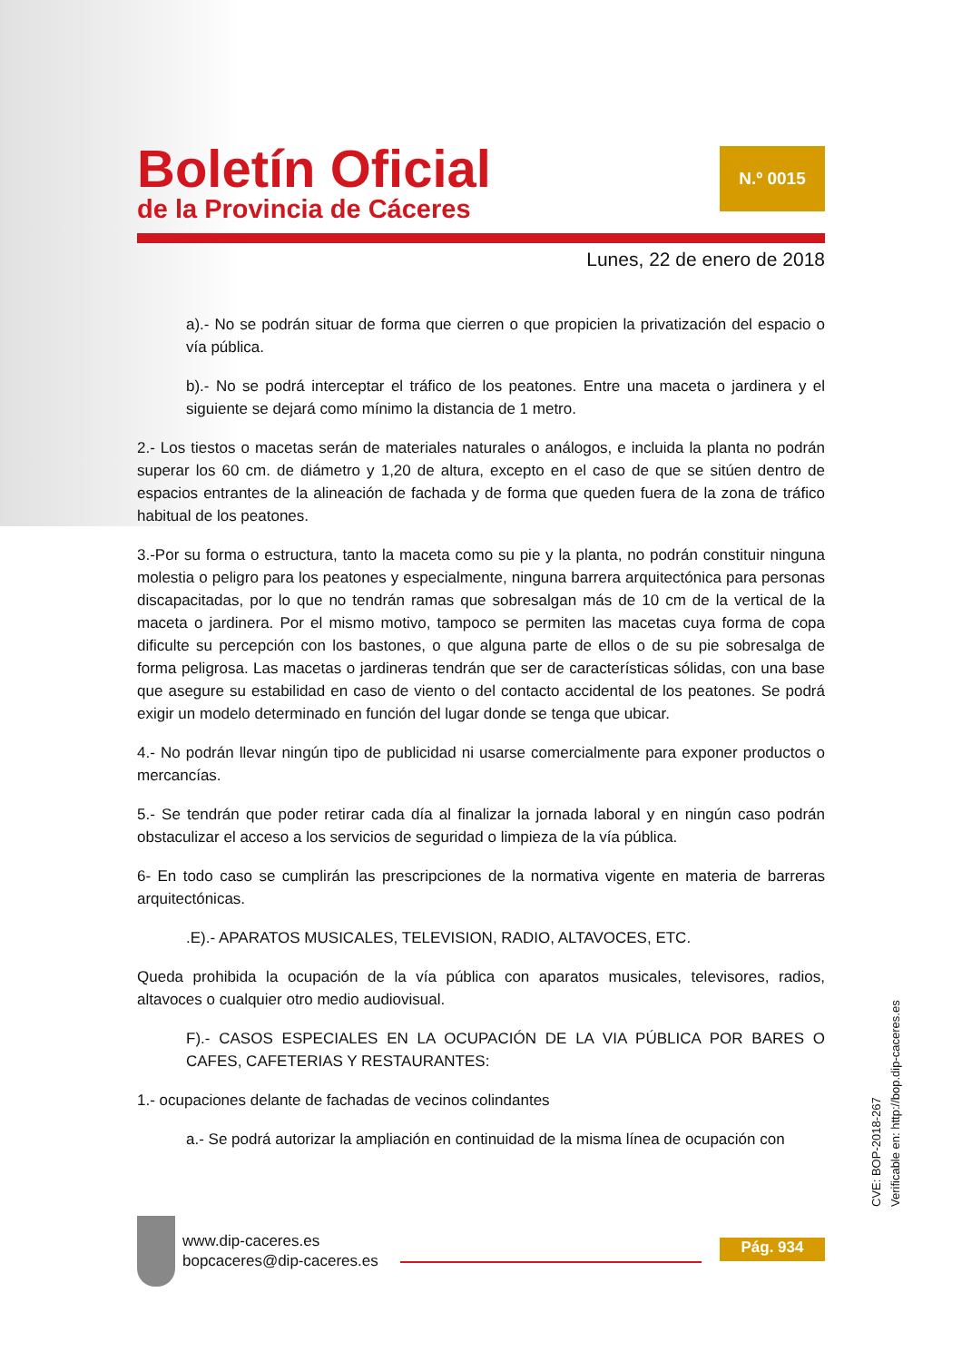Boletín Oficial
de la Provincia de Cáceres
N.º 0015
Lunes, 22 de enero de 2018
a).- No se podrán situar de forma que cierren o que propicien la privatización del espacio o vía pública.
b).- No se podrá interceptar el tráfico de los peatones. Entre una maceta o jardinera y el siguiente se dejará como mínimo la distancia de 1 metro.
2.- Los tiestos o macetas serán de materiales naturales o análogos, e incluida la planta no podrán superar los 60 cm. de diámetro y 1,20 de altura, excepto en el caso de que se sitúen dentro de espacios entrantes de la alineación de fachada y de forma que queden fuera de la zona de tráfico habitual de los peatones.
3.-Por su forma o estructura, tanto la maceta como su pie y la planta, no podrán constituir ninguna molestia o peligro para los peatones y especialmente, ninguna barrera arquitectónica para personas discapacitadas, por lo que no tendrán ramas que sobresalgan más de 10 cm de la vertical de la maceta o jardinera. Por el mismo motivo, tampoco se permiten las macetas cuya forma de copa dificulte su percepción con los bastones, o que alguna parte de ellos o de su pie sobresalga de forma peligrosa. Las macetas o jardineras tendrán que ser de características sólidas, con una base que asegure su estabilidad en caso de viento o del contacto accidental de los peatones. Se podrá exigir un modelo determinado en función del lugar donde se tenga que ubicar.
4.- No podrán llevar ningún tipo de publicidad ni usarse comercialmente para exponer productos o mercancías.
5.- Se tendrán que poder retirar cada día al finalizar la jornada laboral y en ningún caso podrán obstaculizar el acceso a los servicios de seguridad o limpieza de la vía pública.
6- En todo caso se cumplirán las prescripciones de la normativa vigente en materia de barreras arquitectónicas.
.E).- APARATOS MUSICALES, TELEVISION, RADIO, ALTAVOCES, ETC.
Queda prohibida la ocupación de la vía pública con aparatos musicales, televisores, radios, altavoces o cualquier otro medio audiovisual.
F).- CASOS ESPECIALES EN LA OCUPACIÓN DE LA VIA PÚBLICA POR BARES O CAFES, CAFETERIAS Y RESTAURANTES:
1.- ocupaciones delante de fachadas de vecinos colindantes
a.- Se podrá autorizar la ampliación en continuidad de la misma línea de ocupación con
CVE: BOP-2018-267
Verificable en: http://bop.dip-caceres.es
www.dip-caceres.es
bopcaceres@dip-caceres.es
Pág. 934